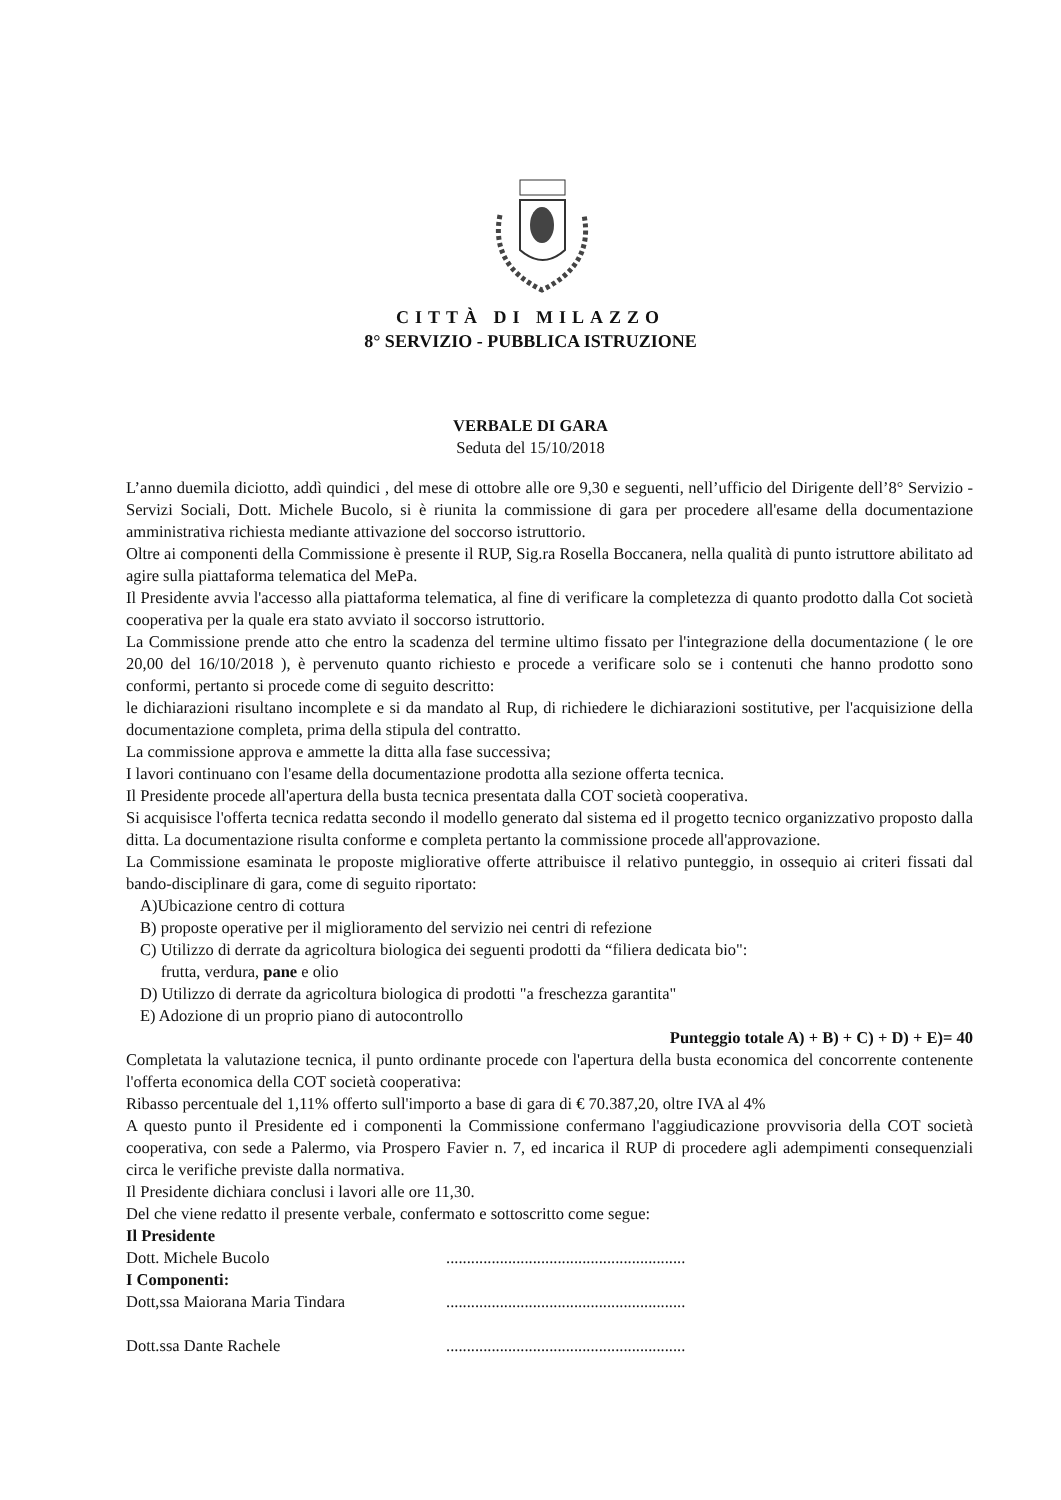CITTÀ DI MILAZZO
8° SERVIZIO - PUBBLICA ISTRUZIONE
VERBALE DI GARA
Seduta del 15/10/2018
L’anno duemila diciotto, addì quindici , del mese di ottobre alle ore 9,30 e seguenti, nell’ufficio del Dirigente dell’8° Servizio - Servizi Sociali, Dott. Michele Bucolo, si è riunita la commissione di gara per procedere all'esame della documentazione amministrativa richiesta mediante attivazione del soccorso istruttorio.
Oltre ai componenti della Commissione è presente il RUP, Sig.ra Rosella Boccanera, nella qualità di punto istruttore abilitato ad agire sulla piattaforma telematica del MePa.
Il Presidente avvia l'accesso alla piattaforma telematica, al fine di verificare la completezza di quanto prodotto dalla Cot società cooperativa per la quale era stato avviato il soccorso istruttorio.
La Commissione prende atto che entro la scadenza del termine ultimo fissato per l'integrazione della documentazione ( le ore 20,00 del 16/10/2018 ), è pervenuto quanto richiesto e procede a verificare solo se i contenuti che hanno prodotto sono conformi, pertanto si procede come di seguito descritto:
le dichiarazioni risultano incomplete e si da mandato al Rup, di richiedere le dichiarazioni sostitutive, per l'acquisizione della documentazione completa, prima della stipula del contratto.
La commissione approva e ammette la ditta alla fase successiva;
I lavori continuano con l'esame della documentazione prodotta alla sezione offerta tecnica.
Il Presidente procede all'apertura della busta tecnica presentata dalla COT società cooperativa.
Si acquisisce l'offerta tecnica redatta secondo il modello generato dal sistema ed il progetto tecnico organizzativo proposto dalla ditta. La documentazione risulta conforme e completa pertanto la commissione procede all'approvazione.
La Commissione esaminata le proposte migliorative offerte attribuisce il relativo punteggio, in ossequio ai criteri fissati dal bando-disciplinare di gara, come di seguito riportato:
A)Ubicazione centro di cottura
B) proposte operative per il miglioramento del servizio nei centri di refezione
C) Utilizzo di derrate da agricoltura biologica dei seguenti prodotti da “filiera dedicata bio":
frutta, verdura, pane e olio
D) Utilizzo di derrate da agricoltura biologica di prodotti "a freschezza garantita"
E) Adozione di un proprio piano di autocontrollo
Punteggio totale A) + B) + C) + D) + E)= 40
Completata la valutazione tecnica, il punto ordinante procede con l'apertura della busta economica del concorrente contenente l'offerta economica della COT società cooperativa:
Ribasso percentuale del 1,11% offerto sull'importo a base di gara di € 70.387,20, oltre IVA al 4%
A questo punto il Presidente ed i componenti la Commissione confermano l'aggiudicazione provvisoria della COT società cooperativa, con sede a Palermo, via Prospero Favier n. 7, ed incarica il RUP di procedere agli adempimenti consequenziali circa le verifiche previste dalla normativa.
Il Presidente dichiara conclusi i lavori alle ore 11,30.
Del che viene redatto il presente verbale, confermato e sottoscritto come segue:
Il Presidente
Dott. Michele Bucolo ..........................................................
I Componenti:
Dott,ssa Maiorana Maria Tindara ..........................................................
Dott.ssa Dante Rachele ..........................................................